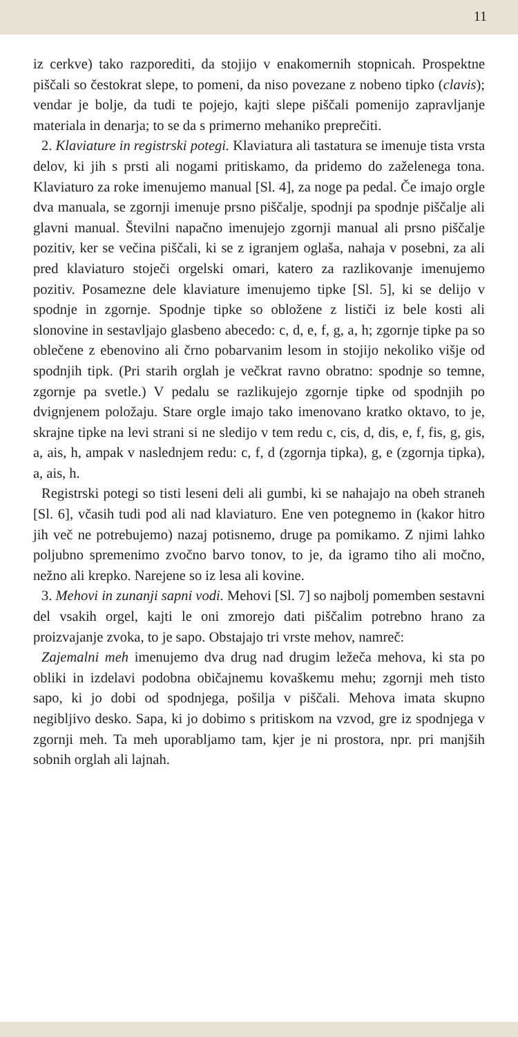11
iz cerkve) tako razporediti, da stojijo v enakomernih stopnicah. Prospektne piščali so čestokrat slepe, to pomeni, da niso povezane z nobeno tipko (clavis); vendar je bolje, da tudi te pojejo, kajti slepe piščali pomenijo zapravljanje materiala in denarja; to se da s primerno mehaniko preprečiti.
2. Klaviature in registrski potegi. Klaviatura ali tastatura se imenuje tista vrsta delov, ki jih s prsti ali nogami pritiskamo, da pridemo do zaželenega tona. Klaviaturo za roke imenujemo manual [Sl. 4], za noge pa pedal. Če imajo orgle dva manuala, se zgornji imenuje prsno piščalje, spodnji pa spodnje piščalje ali glavni manual. Številni napačno imenujejo zgornji manual ali prsno piščalje pozitiv, ker se večina piščali, ki se z igranjem oglaša, nahaja v posebni, za ali pred klaviaturo stoječi orgelski omari, katero za razlikovanje imenujemo pozitiv. Posamezne dele klaviature imenujemo tipke [Sl. 5], ki se delijo v spodnje in zgornje. Spodnje tipke so obložene z lističi iz bele kosti ali slonovine in sestavljajo glasbeno abecedo: c, d, e, f, g, a, h; zgornje tipke pa so oblečene z ebenovino ali črno pobarvanim lesom in stojijo nekoliko višje od spodnjih tipk. (Pri starih orglah je večkrat ravno obratno: spodnje so temne, zgornje pa svetle.) V pedalu se razlikujejo zgornje tipke od spodnjih po dvignjenem položaju. Stare orgle imajo tako imenovano kratko oktavo, to je, skrajne tipke na levi strani si ne sledijo v tem redu c, cis, d, dis, e, f, fis, g, gis, a, ais, h, ampak v naslednjem redu: c, f, d (zgornja tipka), g, e (zgornja tipka), a, ais, h.
Registrski potegi so tisti leseni deli ali gumbi, ki se nahajajo na obeh straneh [Sl. 6], včasih tudi pod ali nad klaviaturo. Ene ven potegnemo in (kakor hitro jih več ne potrebujemo) nazaj potisnemo, druge pa pomikamo. Z njimi lahko poljubno spremenimo zvočno barvo tonov, to je, da igramo tiho ali močno, nežno ali krepko. Narejene so iz lesa ali kovine.
3. Mehovi in zunanji sapni vodi. Mehovi [Sl. 7] so najbolj pomemben sestavni del vsakih orgel, kajti le oni zmorejo dati piščalim potrebno hrano za proizvajanje zvoka, to je sapo. Obstajajo tri vrste mehov, namreč:
Zajemalni meh imenujemo dva drug nad drugim ležeča mehova, ki sta po obliki in izdelavi podobna običajnemu kovaškemu mehu; zgornji meh tisto sapo, ki jo dobi od spodnjega, pošilja v piščali. Mehova imata skupno negibljivo desko. Sapa, ki jo dobimo s pritiskom na vzvod, gre iz spodnjega v zgornji meh. Ta meh uporabljamo tam, kjer je ni prostora, npr. pri manjših sobnih orglah ali lajnah.